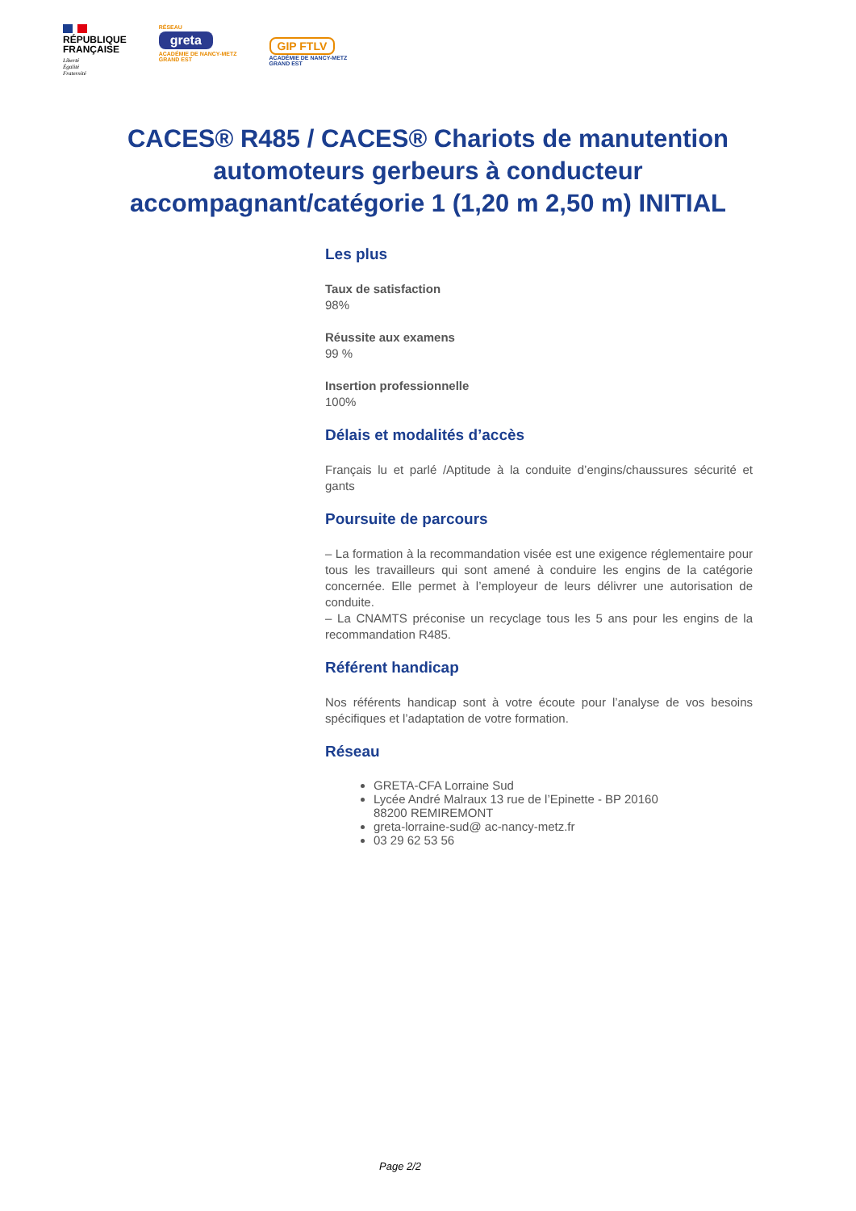RÉPUBLIQUE
FRANÇAISE
Liberté
Égalité
Fraternité
RÉSEAU
greta
ACADÉMIE DE NANCY-METZ
GRAND EST
GIP FTLV
ACADÉMIE DE NANCY-METZ
GRAND EST
CACES® R485 / CACES® Chariots de manutention automoteurs gerbeurs à conducteur accompagnant/catégorie 1 (1,20 m 2,50 m) INITIAL
Les plus
Taux de satisfaction
98%
Réussite aux examens
99 %
Insertion professionnelle
100%
Délais et modalités d’accès
Français lu et parlé /Aptitude à la conduite d’engins/chaussures sécurité et gants
Poursuite de parcours
– La formation à la recommandation visée est une exigence réglementaire pour tous les travailleurs qui sont amené à conduire les engins de la catégorie concernée. Elle permet à l’employeur de leurs délivrer une autorisation de conduite.
– La CNAMTS préconise un recyclage tous les 5 ans pour les engins de la recommandation R485.
Référent handicap
Nos référents handicap sont à votre écoute pour l’analyse de vos besoins spécifiques et l’adaptation de votre formation.
Réseau
GRETA-CFA Lorraine Sud
Lycée André Malraux 13 rue de l’Epinette - BP 20160
88200 REMIREMONT
greta-lorraine-sud@ ac-nancy-metz.fr
03 29 62 53 56
Page 2/2